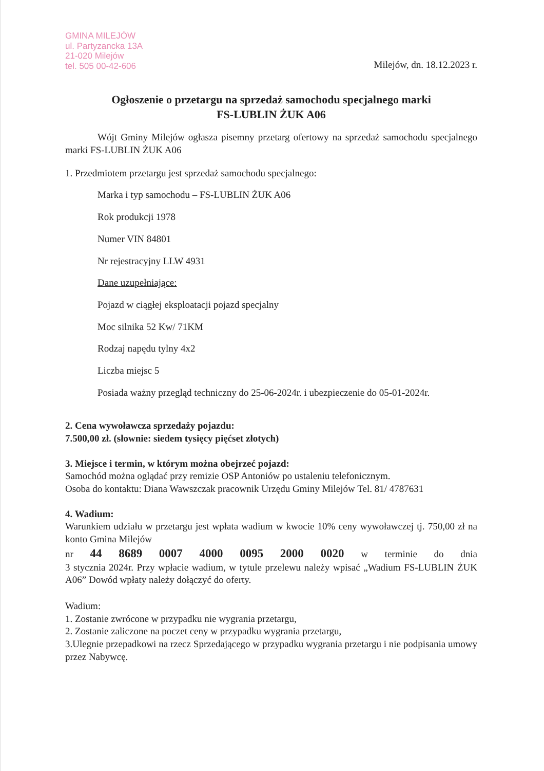GMINA MILEJÓW
ul. Partyzancka 13A
21-020 Milejów
tel. 505 00-42-606
Milejów, dn. 18.12.2023 r.
Ogłoszenie o przetargu na sprzedaż samochodu specjalnego marki
FS-LUBLIN ŻUK A06
Wójt Gminy Milejów ogłasza pisemny przetarg ofertowy na sprzedaż samochodu specjalnego marki FS-LUBLIN ŻUK A06
1. Przedmiotem przetargu jest sprzedaż samochodu specjalnego:
Marka i typ samochodu – FS-LUBLIN ŻUK A06
Rok produkcji 1978
Numer VIN 84801
Nr rejestracyjny LLW 4931
Dane uzupełniające:
Pojazd w ciągłej eksploatacji pojazd specjalny
Moc silnika 52 Kw/ 71KM
Rodzaj napędu tylny 4x2
Liczba miejsc 5
Posiada ważny przegląd techniczny do 25-06-2024r. i ubezpieczenie do 05-01-2024r.
2. Cena wywoławcza sprzedaży pojazdu:
7.500,00 zł. (słownie: siedem tysięcy pięćset złotych)
3. Miejsce i termin, w którym można obejrzeć pojazd:
Samochód można oglądać przy remizie OSP Antoniów po ustaleniu telefonicznym.
Osoba do kontaktu: Diana Wawszczak pracownik Urzędu Gminy Milejów Tel. 81/ 4787631
4. Wadium:
Warunkiem udziału w przetargu jest wpłata wadium w kwocie 10% ceny wywoławczej tj. 750,00 zł na konto Gmina Milejów
nr 44 8689 0007 4000 0095 2000 0020 w terminie do dnia
3 stycznia 2024r. Przy wpłacie wadium, w tytule przelewu należy wpisać „Wadium FS-LUBLIN ŻUK A06” Dowód wpłaty należy dołączyć do oferty.
Wadium:
1. Zostanie zwrócone w przypadku nie wygrania przetargu,
2. Zostanie zaliczone na poczet ceny w przypadku wygrania przetargu,
3.Ulegnie przepadkowi na rzecz Sprzedającego w przypadku wygrania przetargu i nie podpisania umowy przez Nabywcę.